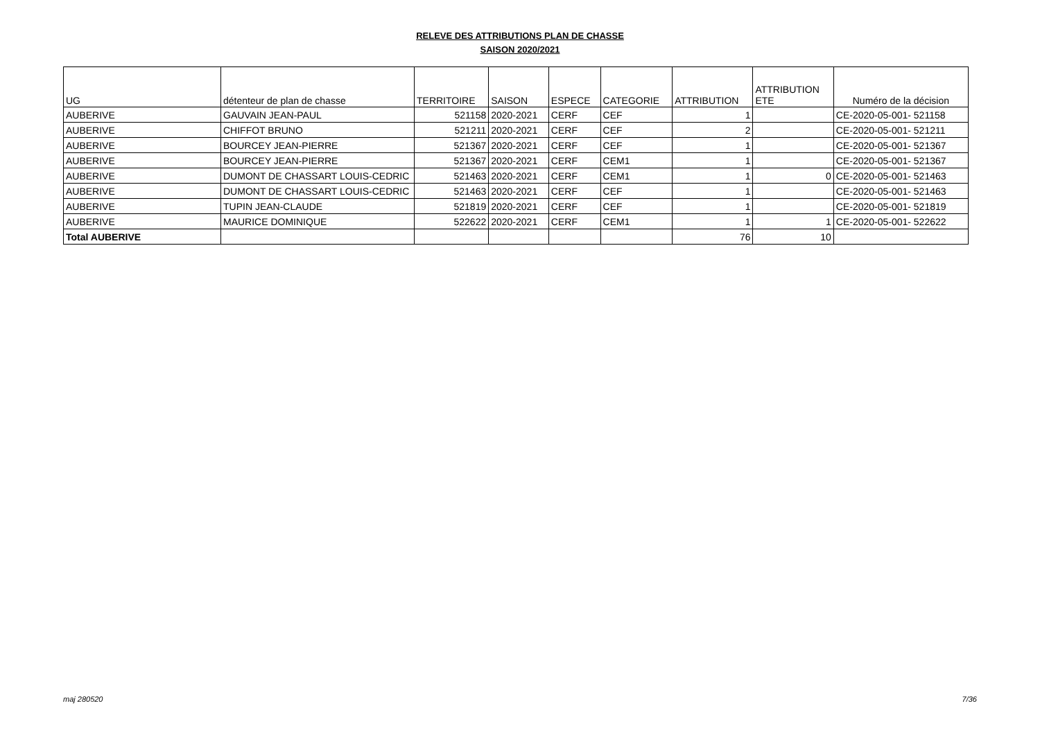RELEVE DES ATTRIBUTIONS PLAN DE CHASSE
SAISON 2020/2021
| UG | détenteur de plan de chasse | TERRITOIRE | SAISON | ESPECE | CATEGORIE | ATTRIBUTION | ATTRIBUTION ETE | Numéro de la décision |
| --- | --- | --- | --- | --- | --- | --- | --- | --- |
| AUBERIVE | GAUVAIN JEAN-PAUL | 521158 | 2020-2021 | CERF | CEF | 1 | | CE-2020-05-001- 521158 |
| AUBERIVE | CHIFFOT BRUNO | 521211 | 2020-2021 | CERF | CEF | 2 | | CE-2020-05-001- 521211 |
| AUBERIVE | BOURCEY JEAN-PIERRE | 521367 | 2020-2021 | CERF | CEF | 1 | | CE-2020-05-001- 521367 |
| AUBERIVE | BOURCEY JEAN-PIERRE | 521367 | 2020-2021 | CERF | CEM1 | 1 | | CE-2020-05-001- 521367 |
| AUBERIVE | DUMONT DE CHASSART LOUIS-CEDRIC | 521463 | 2020-2021 | CERF | CEM1 | 1 | 0 | CE-2020-05-001- 521463 |
| AUBERIVE | DUMONT DE CHASSART LOUIS-CEDRIC | 521463 | 2020-2021 | CERF | CEF | 1 | | CE-2020-05-001- 521463 |
| AUBERIVE | TUPIN JEAN-CLAUDE | 521819 | 2020-2021 | CERF | CEF | 1 | | CE-2020-05-001- 521819 |
| AUBERIVE | MAURICE DOMINIQUE | 522622 | 2020-2021 | CERF | CEM1 | 1 | 1 | CE-2020-05-001- 522622 |
| Total AUBERIVE | | | | | | 76 | 10 | |
maj 280520 7/36